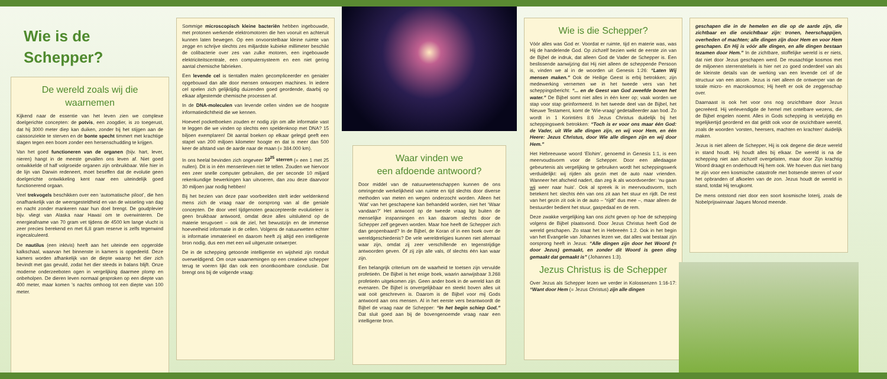Wie is de Schepper?
De wereld zoals wij die waarnemen
Kijkend naar de essentie van het leven zien we complexe doelgerichte concepten: de potvis, een zoogdier, is zo toegerust, dat hij 3000 meter diep kan duiken, zonder bij het stijgen aan de caissonziekte te sterven en de bonte specht timmert met krachtige slagen tegen een boom zonder een hersenschudding te krijgen.
Van het goed functioneren van de organen (bijv. hart, lever, nieren) hangt in de meeste gevallen ons leven af. Niet goed ontwikkelde of half volgroeide organen zijn onbruikbaar. Wie hier in de lijn van Darwin redeneert, moet beseffen dat de evolutie geen doelgerichte ontwikkeling kent naar een uiteindelijk goed functionerend orgaan.
Veel trekvogels beschikken over een ‘automatische piloot’, die hen onafhankelijk van de weersgesteldheid en van de wisseling van dag en nacht zonder mankeren naar hun doel brengt. De goudplevier bijv. vliegt van Alaska naar Hawaï om te overwinteren. De energieafname van 70 gram vet tijdens de 4500 km lange vlucht is zeer precies berekend en met 6,8 gram reserve is zelfs tegenwind ingecalculeerd.
De nautilus (een inktvis) heeft aan het uiteinde een opgerolde kalkschaal, waarvan het binnenste in kamers is opgedeeld. Deze kamers worden afhankelijk van de diepte waarop het dier zich bevindt met gas gevuld, zodat het dier steeds in balans blijft. Onze moderne onderzeeboten ogen in vergelijking daarmee plomp en onbeholpen. De dieren leven normaal gesproken op een diepte van 400 meter, maar komen ’s nachts omhoog tot een diepte van 100 meter.
Sommige microscopisch kleine bacteriën hebben ingebouwde, met protonen werkende elektromotoren die hen vooruit en achteruit kunnen laten bewegen. Op een onvoorstelbaar kleine ruimte van zegge en schrijve slechts zes miljardste kubieke millimeter beschikt de colibacterie over zes van zulke motoren, een ingebouwde elektriciteitscentrale, een computersysteem en een niet gering aantal chemische fabrieken.
Een levende cel is tientallen malen gecompliceerder en genialer opgebouwd dan alle door mensen ontworpen machines. In iedere cel spelen zich gelijktijdig duizenden goed geordende, daarbij op elkaar afgestemde chemische processen af.
In de DNA-moleculen van levende cellen vinden we de hoogste informatiedichtheid die we kennen.
Hoeveel pocketboeken zouden er nodig zijn om alle informatie vast te leggen die we vinden op slechts een speldenknop met DNA? 15 biljoen exemplaren! Dit aantal boeken op elkaar gelegd geeft een stapel van 200 miljoen kilometer hoogte en dat is meer dan 500 keer de afstand van de aarde naar de maan (= 384.000 km).
In ons heelal bevinden zich ongeveer 10<sup>25</sup> sterren (= een 1 met 25 nullen). Dit is in één mensenleven niet te tellen. Zouden we hiervoor een zeer snelle computer gebruiken, die per seconde 10 miljard rekenkundige bewerkingen kan uitvoeren, dan zou deze daarvoor 30 miljoen jaar nodig hebben!
Bij het bezien van deze paar voorbeelden stelt ieder weldenkend mens zich de vraag naar de oorsprong van al die geniale concepten. De door veel tijdgenoten geaccepteerde evolutieleer is geen bruikbaar antwoord, omdat deze alles uitsluitend op de materie terugvoert – ook de ziel, het bewustzijn en de immense hoeveelheid informatie in de cellen. Volgens de natuurwetten echter is informatie immaterieel en daarom heeft zij altijd een intelligente bron nodig, dus een met een wil uitgeruste ontwerper.
De in de schepping getoonde intelligentie en wijsheid zijn ronduit overweldigend. Om onze waarnemingen op een creatieve schepper terug te voeren lijkt dan ook een onontkoombare conclusie. Dat brengt ons bij de volgende vraag:
Waar vinden we
een afdoende antwoord?
Door middel van de natuurwetenschappen kunnen de ons omringende werkelijkheid van ruimte en tijd slechts door diverse methoden van meten en wegen onderzocht worden. Alleen het ‘Wat’ van het geschapene kan behandeld worden, niet het ‘Waar vandaan?’ Het antwoord op de tweede vraag ligt buiten de menselijke inspanningen en kan daarom slechts door de Schepper zelf gegeven worden. Maar hoe heeft de Schepper zich dan geopenbaard? In de Bijbel, de Koran of in een boek over de wereldgeschiedenis? De vele wereldreligies kunnen niet allemaal waar zijn, omdat zij zeer verschillende en tegenstrijdige antwoorden geven. Óf zij zijn alle vals, óf slechts één kan waar zijn.
Een belangrijk criterium om de waarheid te toetsen zijn vervulde profetieën. De Bijbel is het enige boek, waarin aanwijsbaar 3.268 profetieën uitgekomen zijn. Geen ander boek in de wereld kan dit evenaren. De Bijbel is onvergelijkbaar en steekt boven alles uit wat ooit geschreven is. Daarom is de Bijbel voor mij Gods antwoord aan ons mensen. Al in het eerste vers beantwoordt de Bijbel de vraag naar de Schepper: “In het begin schiep God.” Dat sluit goed aan bij de bovengenoemde vraag naar een intelligente bron.
Wie is die Schepper?
Vóór alles was God er. Voordat er ruimte, tijd en materie was, was Hij de handelende God. Op zichzelf bezien wekt de eerste zin van de Bijbel de indruk, dat alleen God de Vader de Schepper is. Een beslissende aanwijzing dat Hij niet alleen de scheppende Persoon is, vinden we al in de woorden uit Genesis 1:26: “Laten Wij mensen maken.” Ook de Heilige Geest is erbij betrokken; zijn medewerking vernemen we in het tweede vers van het scheppingsbericht: “... en de Geest van God zweefde boven het water.” De Bijbel somt niet alles in één keer op; vaak worden we stap voor stap geïnformeerd. In het tweede deel van de Bijbel, het Nieuwe Testament, komt de ‘Wie-vraag’ gedetailleerder aan bod. Zo wordt in 1 Korintiërs 8:6 Jezus Christus duidelijk bij het scheppingswerk betrokken: “Toch is er voor ons maar één God: de Vader, uit Wie alle dingen zijn, en wij voor Hem, en één Heere: Jezus Christus, door Wie alle dingen zijn en wij door Hem.”
Het Hebreeuwse woord ‘Elohim’, genoemd in Genesis 1:1, is een meervoudsvorm voor de Schepper. Door een alledaagse gebeurtenis als vergelijking te gebruiken wordt het scheppingswerk verduidelijkt: wij rijden als gezin met de auto naar vrienden. Wanneer het afscheid nadert, dan zeg ik als woordvoerder: ‘nu gaan wij weer naar huis’. Ook al spreek ik in meervoudsvorm, toch betekent het: slechts één van ons zit aan het stuur en rijdt. De rest van het gezin zit ook in de auto – “rijdt” dus mee –, maar alleen de bestuurder bedient het stuur, gaspedaal en de rem.
Deze zwakke vergelijking kan ons zicht geven op hoe de schepping volgens de Bijbel plaatsvond. Door Jezus Christus heeft God de wereld geschapen. Zo staat het in Hebreeën 1:2. Ook in het begin van het Evangelie van Johannes lezen we, dat alles wat bestaat zijn oorsprong heeft in Jezus: “Alle dingen zijn door het Woord (= door Jezus) gemaakt, en zonder dit Woord is geen ding gemaakt dat gemaakt is” (Johannes 1:3).
Jezus Christus is de Schepper
Over Jezus als Schepper lezen we verder in Kolossenzen 1:16-17: “Want door Hem (= Jezus Christus) zijn alle dingen
geschapen die in de hemelen en die op de aarde zijn, die zichtbaar en die onzichtbaar zijn: tronen, heerschappijen, overheden of machten; alle dingen zijn door Hem en voor Hem geschapen. En Hij is vóór alle dingen, en alle dingen bestaan tezamen door Hem.” In de zichtbare, stoffelijke wereld is er niets, dat niet door Jezus geschapen werd. De reusachtige kosmos met de miljoenen sterrenstelsels is hier net zo goed onderdeel van als de kleinste details van de werking van een levende cel of de structuur van een atoom. Jezus is niet alleen de ontwerper van de totale micro- en macrokosmos; Hij heeft er ook de zeggenschap over.
Daarnaast is ook het voor ons nog onzichtbare door Jezus gecreëerd. Hij verlevendigde de hemel met ontelbare wezens, die de Bijbel engelen noemt. Alles in Gods schepping is veelzijdig en tegelijkertijd geordend en dat geldt ook voor de onzichtbare wereld, zoals de woorden ‘vorsten, heersers, machten en krachten’ duidelijk maken.
Jezus is niet alleen de Schepper, Hij is ook degene die deze wereld in stand houdt. Hij houdt alles bij elkaar. De wereld is na de schepping niet aan zichzelf overgelaten, maar door Zijn krachtig Woord draagt en onderhoudt Hij hem ook. We hoeven dus niet bang te zijn voor een kosmische catastrofe met botsende sterren of voor het opbranden of afkoelen van de zon. Jezus houdt de wereld in stand, totdat Hij terugkomt.
De mens ontstond niet door een soort kosmische loterij, zoals de Nobelprijswinnaar Jaques Monod meende.